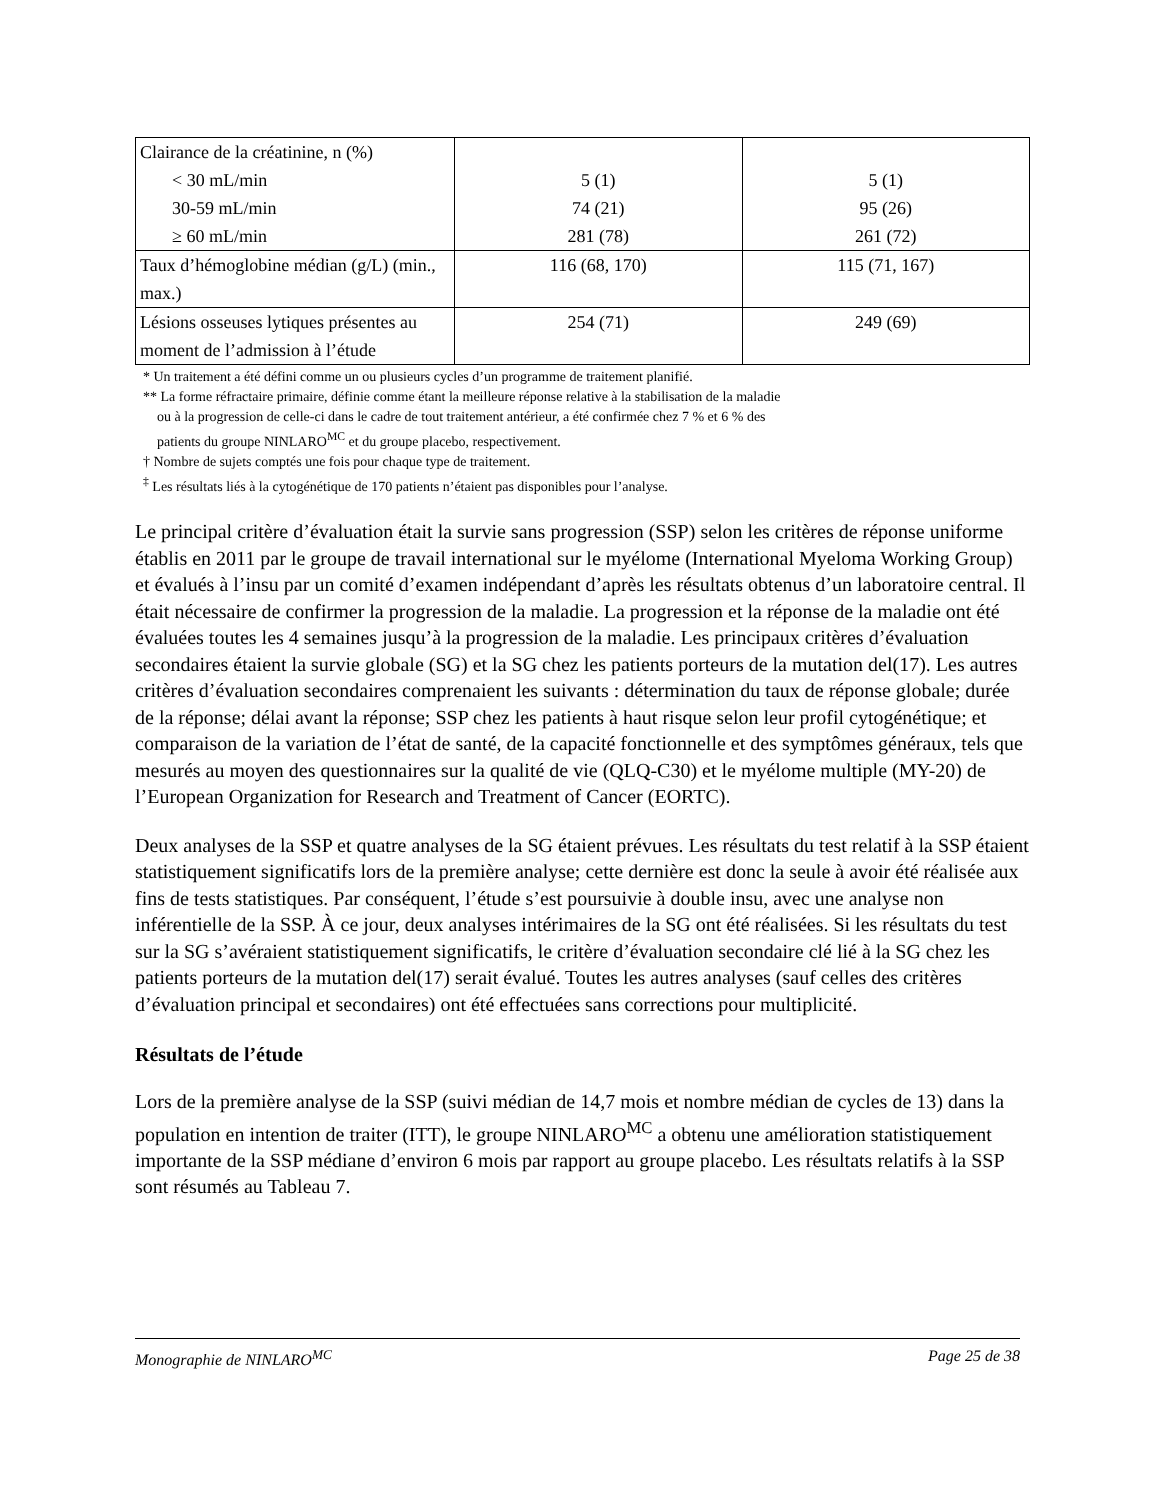| Clairance de la créatinine, n (%) < 30 mL/min 30-59 mL/min ≥ 60 mL/min | 5 (1) 74 (21) 281 (78) | 5 (1) 95 (26) 261 (72) |
| Taux d’hémoglobine médian (g/L) (min., max.) | 116 (68, 170) | 115 (71, 167) |
| Lésions osseuses lytiques présentes au moment de l’admission à l’étude | 254 (71) | 249 (69) |
* Un traitement a été défini comme un ou plusieurs cycles d’un programme de traitement planifié.
** La forme réfractaire primaire, définie comme étant la meilleure réponse relative à la stabilisation de la maladie
ou à la progression de celle-ci dans le cadre de tout traitement antérieur, a été confirmée chez 7 % et 6 % des
patients du groupe NINLARO<sup>MC</sup> et du groupe placebo, respectivement.
† Nombre de sujets comptés une fois pour chaque type de traitement.
<sup>‡</sup> Les résultats liés à la cytogénétique de 170 patients n’étaient pas disponibles pour l’analyse.
Le principal critère d’évaluation était la survie sans progression (SSP) selon les critères de réponse uniforme établis en 2011 par le groupe de travail international sur le myélome (International Myeloma Working Group) et évalués à l’insu par un comité d’examen indépendant d’après les résultats obtenus d’un laboratoire central. Il était nécessaire de confirmer la progression de la maladie. La progression et la réponse de la maladie ont été évaluées toutes les 4 semaines jusqu’à la progression de la maladie. Les principaux critères d’évaluation secondaires étaient la survie globale (SG) et la SG chez les patients porteurs de la mutation del(17). Les autres critères d’évaluation secondaires comprenaient les suivants : détermination du taux de réponse globale; durée de la réponse; délai avant la réponse; SSP chez les patients à haut risque selon leur profil cytogénétique; et comparaison de la variation de l’état de santé, de la capacité fonctionnelle et des symptômes généraux, tels que mesurés au moyen des questionnaires sur la qualité de vie (QLQ-C30) et le myélome multiple (MY-20) de l’European Organization for Research and Treatment of Cancer (EORTC).
Deux analyses de la SSP et quatre analyses de la SG étaient prévues. Les résultats du test relatif à la SSP étaient statistiquement significatifs lors de la première analyse; cette dernière est donc la seule à avoir été réalisée aux fins de tests statistiques. Par conséquent, l’étude s’est poursuivie à double insu, avec une analyse non inférentielle de la SSP. À ce jour, deux analyses intérimaires de la SG ont été réalisées. Si les résultats du test sur la SG s’avéraient statistiquement significatifs, le critère d’évaluation secondaire clé lié à la SG chez les patients porteurs de la mutation del(17) serait évalué. Toutes les autres analyses (sauf celles des critères d’évaluation principal et secondaires) ont été effectuées sans corrections pour multiplicité.
Résultats de l’étude
Lors de la première analyse de la SSP (suivi médian de 14,7 mois et nombre médian de cycles de 13) dans la population en intention de traiter (ITT), le groupe NINLARO<sup>MC</sup> a obtenu une amélioration statistiquement importante de la SSP médiane d’environ 6 mois par rapport au groupe placebo. Les résultats relatifs à la SSP sont résumés au Tableau 7.
Monographie de NINLARO<sup>MC</sup> Page 25 de 38